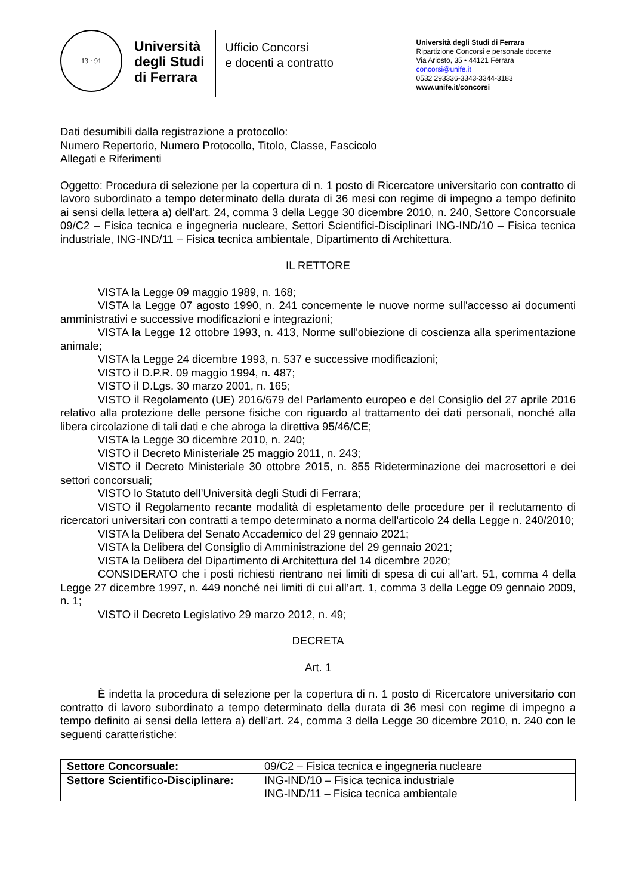13 · 91
Università
degli Studi
di Ferrara
Ufficio Concorsi
e docenti a contratto
Università degli Studi di Ferrara
Ripartizione Concorsi e personale docente
Via Ariosto, 35 • 44121 Ferrara
concorsi@unife.it
0532 293336-3343-3344-3183
www.unife.it/concorsi
Dati desumibili dalla registrazione a protocollo:
Numero Repertorio, Numero Protocollo, Titolo, Classe, Fascicolo
Allegati e Riferimenti
Oggetto: Procedura di selezione per la copertura di n. 1 posto di Ricercatore universitario con contratto di lavoro subordinato a tempo determinato della durata di 36 mesi con regime di impegno a tempo definito ai sensi della lettera a) dell’art. 24, comma 3 della Legge 30 dicembre 2010, n. 240, Settore Concorsuale 09/C2 – Fisica tecnica e ingegneria nucleare, Settori Scientifici-Disciplinari ING-IND/10 – Fisica tecnica industriale, ING-IND/11 – Fisica tecnica ambientale, Dipartimento di Architettura.
IL RETTORE
VISTA la Legge 09 maggio 1989, n. 168;
VISTA la Legge 07 agosto 1990, n. 241 concernente le nuove norme sull'accesso ai documenti amministrativi e successive modificazioni e integrazioni;
VISTA la Legge 12 ottobre 1993, n. 413, Norme sull'obiezione di coscienza alla sperimentazione animale;
VISTA la Legge 24 dicembre 1993, n. 537 e successive modificazioni;
VISTO il D.P.R. 09 maggio 1994, n. 487;
VISTO il D.Lgs. 30 marzo 2001, n. 165;
VISTO il Regolamento (UE) 2016/679 del Parlamento europeo e del Consiglio del 27 aprile 2016 relativo alla protezione delle persone fisiche con riguardo al trattamento dei dati personali, nonché alla libera circolazione di tali dati e che abroga la direttiva 95/46/CE;
VISTA la Legge 30 dicembre 2010, n. 240;
VISTO il Decreto Ministeriale 25 maggio 2011, n. 243;
VISTO il Decreto Ministeriale 30 ottobre 2015, n. 855 Rideterminazione dei macrosettori e dei settori concorsuali;
VISTO lo Statuto dell’Università degli Studi di Ferrara;
VISTO il Regolamento recante modalità di espletamento delle procedure per il reclutamento di ricercatori universitari con contratti a tempo determinato a norma dell'articolo 24 della Legge n. 240/2010;
VISTA la Delibera del Senato Accademico del 29 gennaio 2021;
VISTA la Delibera del Consiglio di Amministrazione del 29 gennaio 2021;
VISTA la Delibera del Dipartimento di Architettura del 14 dicembre 2020;
CONSIDERATO che i posti richiesti rientrano nei limiti di spesa di cui all’art. 51, comma 4 della Legge 27 dicembre 1997, n. 449 nonché nei limiti di cui all’art. 1, comma 3 della Legge 09 gennaio 2009, n. 1;
VISTO il Decreto Legislativo 29 marzo 2012, n. 49;
DECRETA
Art. 1
È indetta la procedura di selezione per la copertura di n. 1 posto di Ricercatore universitario con contratto di lavoro subordinato a tempo determinato della durata di 36 mesi con regime di impegno a tempo definito ai sensi della lettera a) dell’art. 24, comma 3 della Legge 30 dicembre 2010, n. 240 con le seguenti caratteristiche:
| Settore Concorsuale: | 09/C2 – Fisica tecnica e ingegneria nucleare |
| Settore Scientifico-Disciplinare: | ING-IND/10 – Fisica tecnica industriale ING-IND/11 – Fisica tecnica ambientale |